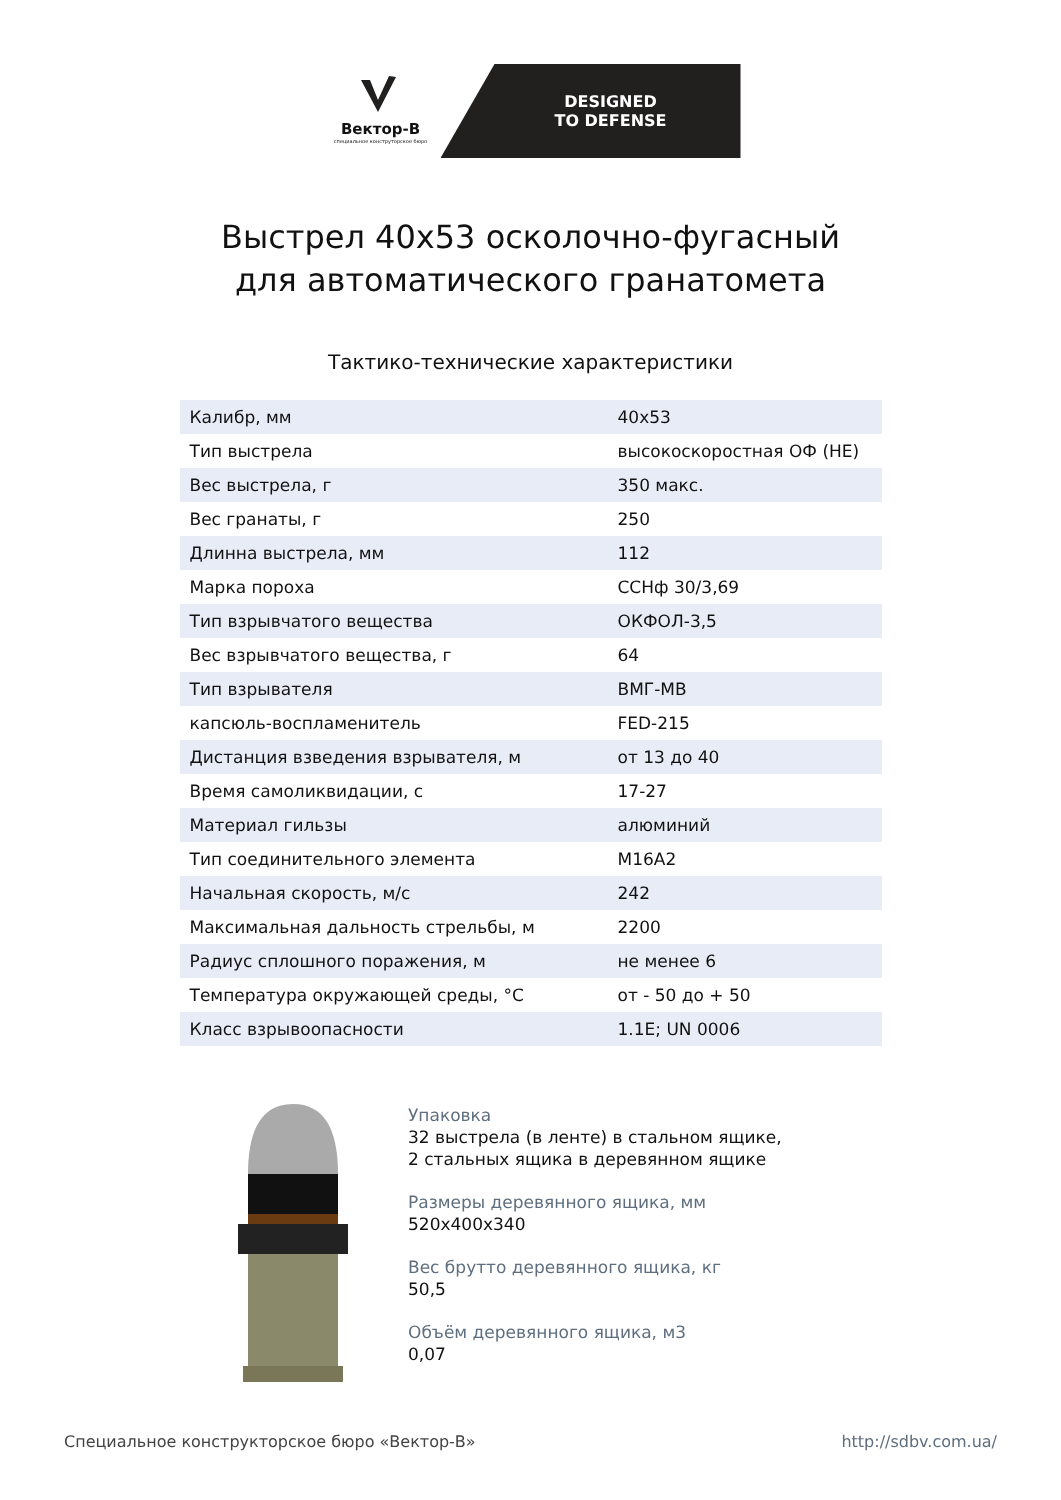Вектор-В
специальное конструторское бюро
DESIGNED
TO DEFENSE
Выстрел 40х53 осколочно-фугасный
для автоматического гранатомета
Тактико-технические характеристики
| Калибр, мм | 40х53 |
| Тип выстрела | высокоскоростная ОФ (HE) |
| Вес выстрела, г | 350 макс. |
| Вес гранаты, г | 250 |
| Длинна выстрела, мм | 112 |
| Марка пороха | ССНф 30/3,69 |
| Тип взрывчатого вещества | ОКФОЛ-3,5 |
| Вес взрывчатого вещества, г | 64 |
| Тип взрывателя | ВМГ-МВ |
| капсюль-воспламенитель | FED-215 |
| Дистанция взведения взрывателя, м | от 13 до 40 |
| Время самоликвидации, с | 17-27 |
| Материал гильзы | алюминий |
| Тип соединительного элемента | М16А2 |
| Начальная скорость, м/с | 242 |
| Максимальная дальность стрельбы, м | 2200 |
| Радиус сплошного поражения, м | не менее 6 |
| Температура окружающей среды, °С | от - 50 до + 50 |
| Класс взрывоопасности | 1.1E; UN 0006 |
Упаковка
32 выстрела (в ленте) в стальном ящике,
2 стальных ящика в деревянном ящике
Размеры деревянного ящика, мм
520х400х340
Вес брутто деревянного ящика, кг
50,5
Объём деревянного ящика, м3
0,07
Специальное конструкторское бюро «Вектор-В» http://sdbv.com.ua/